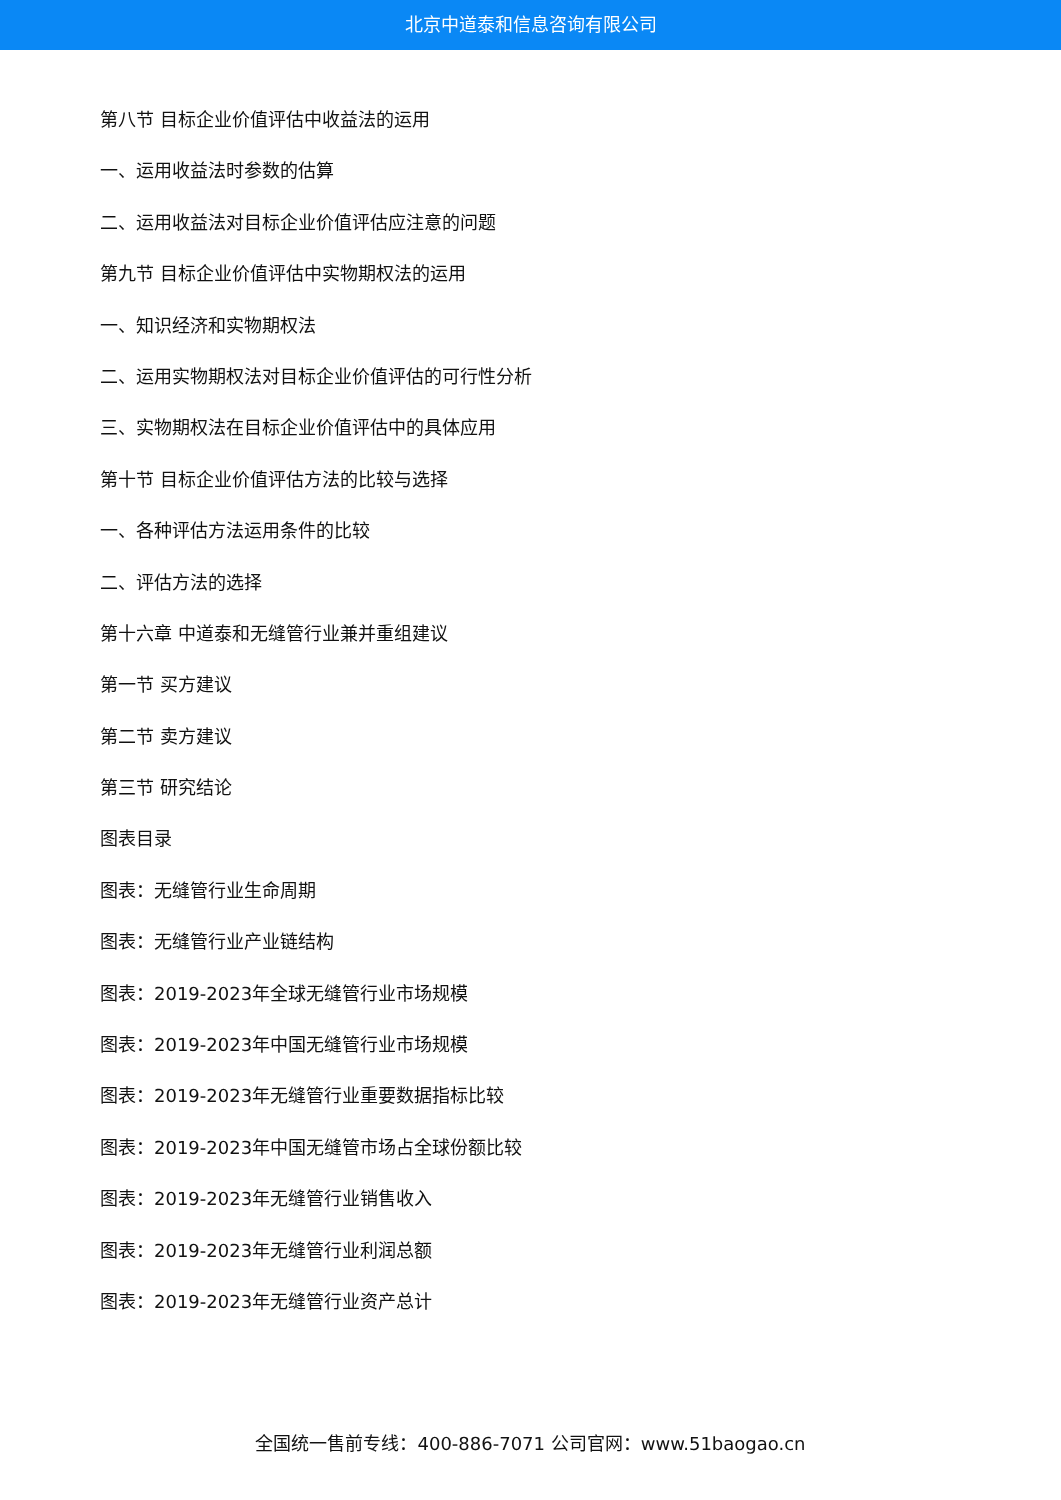北京中道泰和信息咨询有限公司
第八节 目标企业价值评估中收益法的运用
一、运用收益法时参数的估算
二、运用收益法对目标企业价值评估应注意的问题
第九节 目标企业价值评估中实物期权法的运用
一、知识经济和实物期权法
二、运用实物期权法对目标企业价值评估的可行性分析
三、实物期权法在目标企业价值评估中的具体应用
第十节 目标企业价值评估方法的比较与选择
一、各种评估方法运用条件的比较
二、评估方法的选择
第十六章 中道泰和无缝管行业兼并重组建议
第一节 买方建议
第二节 卖方建议
第三节 研究结论
图表目录
图表：无缝管行业生命周期
图表：无缝管行业产业链结构
图表：2019-2023年全球无缝管行业市场规模
图表：2019-2023年中国无缝管行业市场规模
图表：2019-2023年无缝管行业重要数据指标比较
图表：2019-2023年中国无缝管市场占全球份额比较
图表：2019-2023年无缝管行业销售收入
图表：2019-2023年无缝管行业利润总额
图表：2019-2023年无缝管行业资产总计
全国统一售前专线：400-886-7071 公司官网：www.51baogao.cn